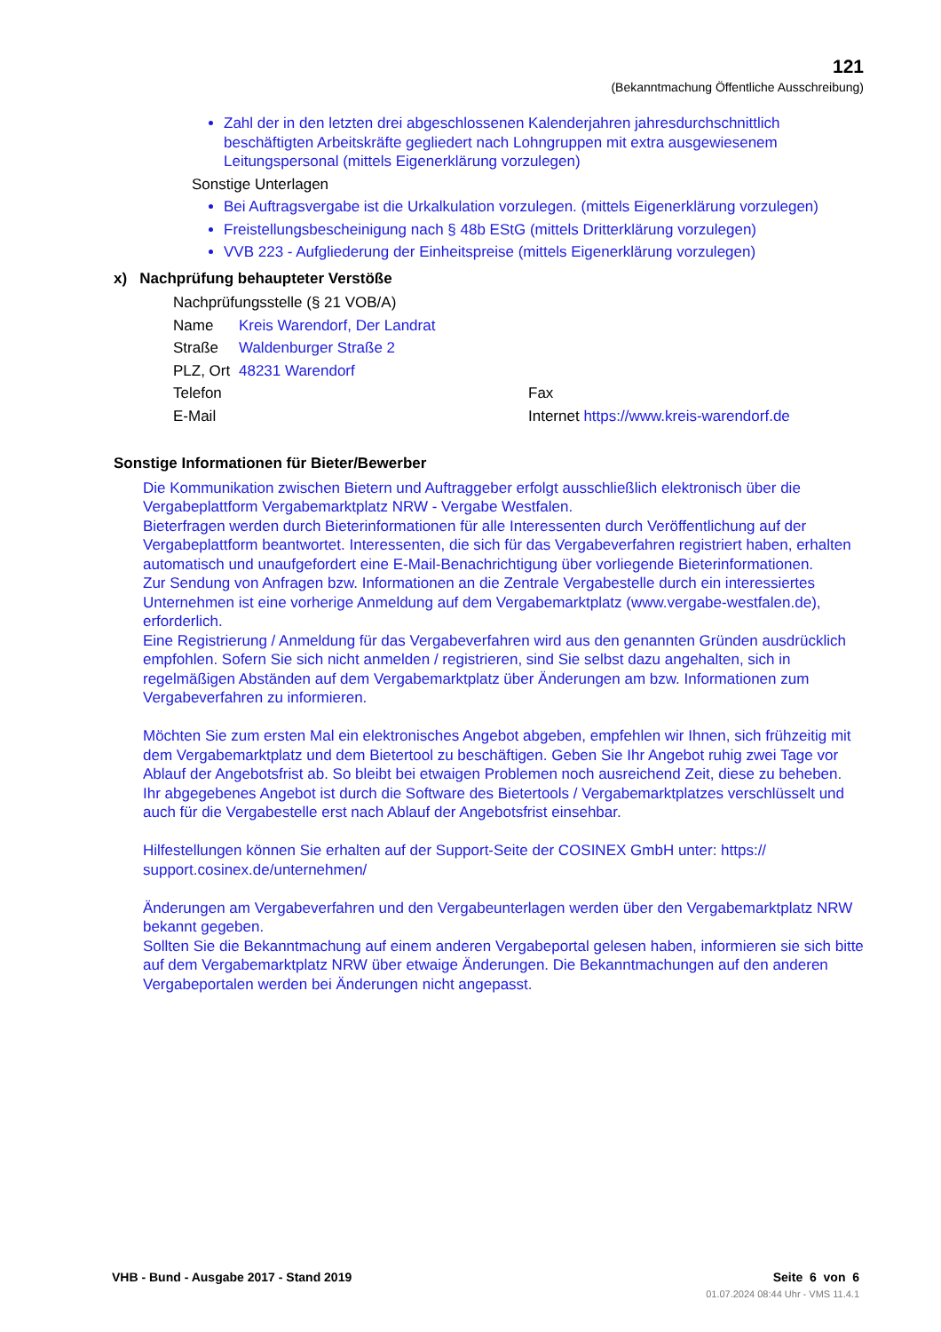121
(Bekanntmachung Öffentliche Ausschreibung)
Zahl der in den letzten drei abgeschlossenen Kalenderjahren jahresdurchschnittlich beschäftigten Arbeitskräfte gegliedert nach Lohngruppen mit extra ausgewiesenem Leitungspersonal (mittels Eigenerklärung vorzulegen)
Sonstige Unterlagen
Bei Auftragsvergabe ist die Urkalkulation vorzulegen. (mittels Eigenerklärung vorzulegen)
Freistellungsbescheinigung nach § 48b EStG (mittels Dritterklärung vorzulegen)
VVB 223 - Aufgliederung der Einheitspreise (mittels Eigenerklärung vorzulegen)
x) Nachprüfung behaupteter Verstöße
| Nachprüfungsstelle (§ 21 VOB/A) | | |
| Name | Kreis Warendorf, Der Landrat | |
| Straße | Waldenburger Straße 2 | |
| PLZ, Ort | 48231 Warendorf | |
| Telefon | | Fax |
| E-Mail | | Internet https://www.kreis-warendorf.de |
Sonstige Informationen für Bieter/Bewerber
Die Kommunikation zwischen Bietern und Auftraggeber erfolgt ausschließlich elektronisch über die Vergabeplattform Vergabemarktplatz NRW - Vergabe Westfalen.
Bieterfragen werden durch Bieterinformationen für alle Interessenten durch Veröffentlichung auf der Vergabeplattform beantwortet. Interessenten, die sich für das Vergabeverfahren registriert haben, erhalten automatisch und unaufgefordert eine E-Mail-Benachrichtigung über vorliegende Bieterinformationen.
Zur Sendung von Anfragen bzw. Informationen an die Zentrale Vergabestelle durch ein interessiertes Unternehmen ist eine vorherige Anmeldung auf dem Vergabemarktplatz (www.vergabe-westfalen.de), erforderlich.
Eine Registrierung / Anmeldung für das Vergabeverfahren wird aus den genannten Gründen ausdrücklich empfohlen. Sofern Sie sich nicht anmelden / registrieren, sind Sie selbst dazu angehalten, sich in regelmäßigen Abständen auf dem Vergabemarktplatz über Änderungen am bzw. Informationen zum Vergabeverfahren zu informieren.
Möchten Sie zum ersten Mal ein elektronisches Angebot abgeben, empfehlen wir Ihnen, sich frühzeitig mit dem Vergabemarktplatz und dem Bietertool zu beschäftigen. Geben Sie Ihr Angebot ruhig zwei Tage vor Ablauf der Angebotsfrist ab. So bleibt bei etwaigen Problemen noch ausreichend Zeit, diese zu beheben.
Ihr abgegebenes Angebot ist durch die Software des Bietertools / Vergabemarktplatzes verschlüsselt und auch für die Vergabestelle erst nach Ablauf der Angebotsfrist einsehbar.
Hilfestellungen können Sie erhalten auf der Support-Seite der COSINEX GmbH unter: https://
support.cosinex.de/unternehmen/
Änderungen am Vergabeverfahren und den Vergabeunterlagen werden über den Vergabemarktplatz NRW bekannt gegeben.
Sollten Sie die Bekanntmachung auf einem anderen Vergabeportal gelesen haben, informieren sie sich bitte auf dem Vergabemarktplatz NRW über etwaige Änderungen. Die Bekanntmachungen auf den anderen Vergabeportalen werden bei Änderungen nicht angepasst.
VHB - Bund - Ausgabe 2017 - Stand 2019 Seite 6 von 6
01.07.2024 08:44 Uhr - VMS 11.4.1